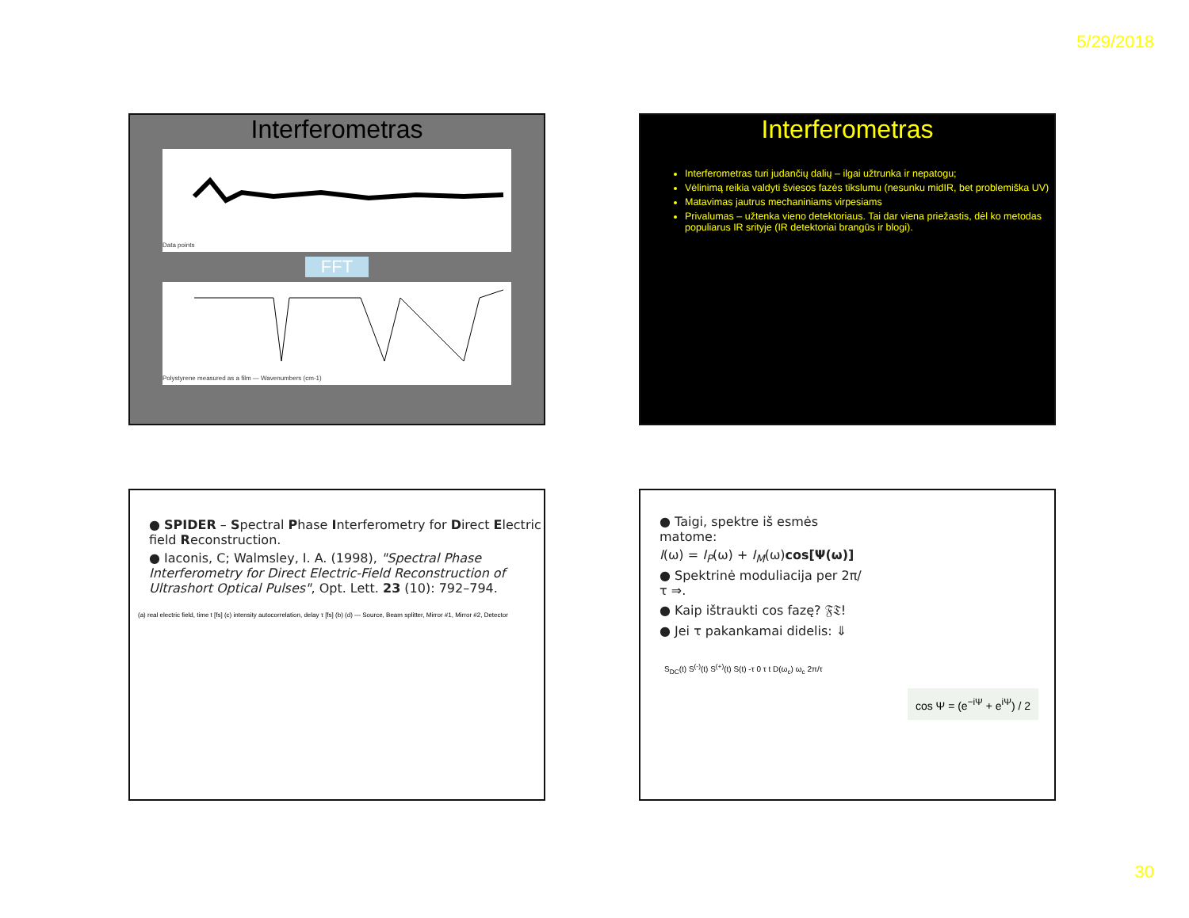5/29/2018
Interferometras
Data points
FFT
Polystyrene measured as a film — Wavenumbers (cm-1)
Interferometras
Interferometras turi judančių dalių – ilgai užtrunka ir nepatogu;
Vėlinimą reikia valdyti šviesos fazės tikslumu (nesunku midIR, bet problemiška UV)
Matavimas jautrus mechaniniams virpesiams
Privalumas – užtenka vieno detektoriaus. Tai dar viena priežastis, dėl ko metodas populiarus IR srityje (IR detektoriai brangūs ir blogi).
● SPIDER – Spectral Phase Interferometry for Direct Electric field Reconstruction.
● Iaconis, C; Walmsley, I. A. (1998), "Spectral Phase Interferometry for Direct Electric-Field Reconstruction of Ultrashort Optical Pulses", Opt. Lett. 23 (10): 792–794.
(a) real electric field, time t [fs] (c) intensity autocorrelation, delay τ [fs] (b) (d) — Source, Beam splitter, Mirror #1, Mirror #2, Detector
● Taigi, spektre iš esmės matome:
I(ω) = I<sub>P</sub>(ω) + I<sub>M</sub>(ω)cos[Ψ(ω)]
● Spektrinė moduliacija per 2π/τ ⇒.
● Kaip ištraukti cos fazę? 𝔉𝔗!
● Jei τ pakankamai didelis: ⇓
S<sub>DC</sub>(t) S<sup>(-)</sup>(t) S<sup>(+)</sup>(t) S(t) -τ 0 τ t D(ω<sub>c</sub>) ω<sub>c</sub> 2π/τ
cos Ψ = (e<sup>−iΨ</sup> + e<sup>iΨ</sup>) / 2
30